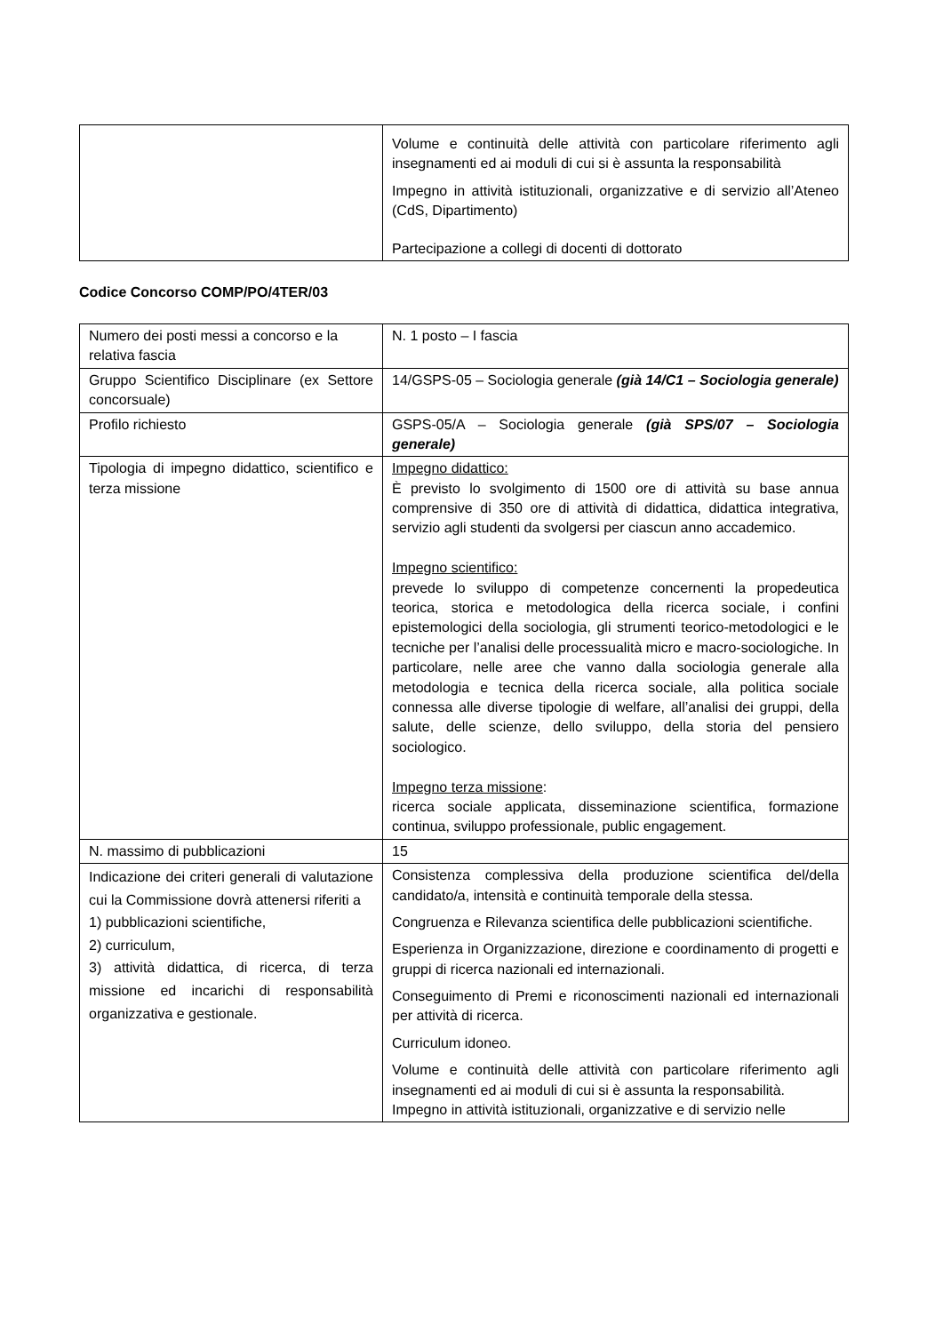| | Volume e continuità delle attività con particolare riferimento agli insegnamenti ed ai moduli di cui si è assunta la responsabilità Impegno in attività istituzionali, organizzative e di servizio all’Ateneo (CdS, Dipartimento) Partecipazione a collegi di docenti di dottorato |
Codice Concorso COMP/PO/4TER/03
| Numero dei posti messi a concorso e la relativa fascia | N. 1 posto – I fascia |
| Gruppo Scientifico Disciplinare (ex Settore concorsuale) | 14/GSPS-05 – Sociologia generale (già 14/C1 – Sociologia generale) |
| Profilo richiesto | GSPS-05/A – Sociologia generale (già SPS/07 – Sociologia generale) |
| Tipologia di impegno didattico, scientifico e terza missione | Impegno didattico: È previsto lo svolgimento di 1500 ore di attività su base annua comprensive di 350 ore di attività di didattica, didattica integrativa, servizio agli studenti da svolgersi per ciascun anno accademico. Impegno scientifico: prevede lo sviluppo di competenze concernenti la propedeutica teorica, storica e metodologica della ricerca sociale, i confini epistemologici della sociologia, gli strumenti teorico-metodologici e le tecniche per l’analisi delle processualità micro e macro-sociologiche. In particolare, nelle aree che vanno dalla sociologia generale alla metodologia e tecnica della ricerca sociale, alla politica sociale connessa alle diverse tipologie di welfare, all’analisi dei gruppi, della salute, delle scienze, dello sviluppo, della storia del pensiero sociologico. Impegno terza missione : ricerca sociale applicata, disseminazione scientifica, formazione continua, sviluppo professionale, public engagement. |
| N. massimo di pubblicazioni | 15 |
| Indicazione dei criteri generali di valutazione cui la Commissione dovrà attenersi riferiti a 1) pubblicazioni scientifiche, 2) curriculum, 3) attività didattica, di ricerca, di terza missione ed incarichi di responsabilità organizzativa e gestionale. | Consistenza complessiva della produzione scientifica del/della candidato/a, intensità e continuità temporale della stessa. Congruenza e Rilevanza scientifica delle pubblicazioni scientifiche. Esperienza in Organizzazione, direzione e coordinamento di progetti e gruppi di ricerca nazionali ed internazionali. Conseguimento di Premi e riconoscimenti nazionali ed internazionali per attività di ricerca. Curriculum idoneo. Volume e continuità delle attività con particolare riferimento agli insegnamenti ed ai moduli di cui si è assunta la responsabilità. Impegno in attività istituzionali, organizzative e di servizio nelle |